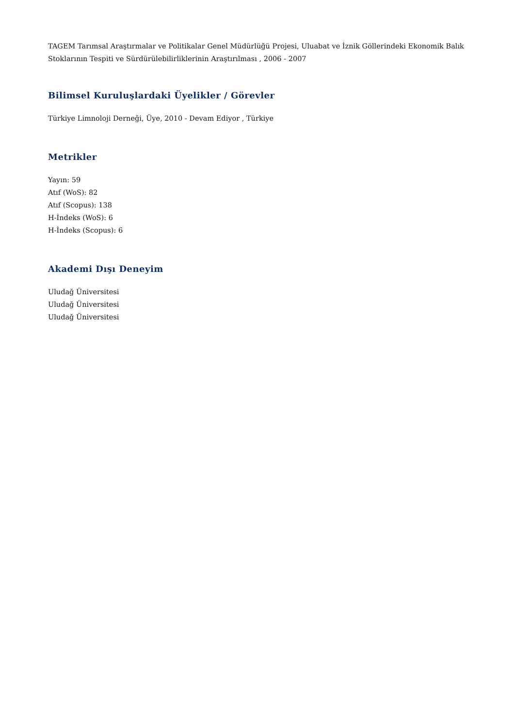TAGEM Tarımsal Araştırmalar ve Politikalar Genel Müdürlüğü Projesi, Uluabat ve İznik Göllerindeki Ekonomik Balık Stoklarının Tespiti ve Sürdürülebilirliklerinin Araştırılması , 2006 - 2007
Bilimsel Kuruluşlardaki Üyelikler / Görevler
Türkiye Limnoloji Derneği, Üye, 2010 - Devam Ediyor , Türkiye
Metrikler
Yayın: 59
Atıf (WoS): 82
Atıf (Scopus): 138
H-İndeks (WoS): 6
H-İndeks (Scopus): 6
Akademi Dışı Deneyim
Uludağ Üniversitesi
Uludağ Üniversitesi
Uludağ Üniversitesi